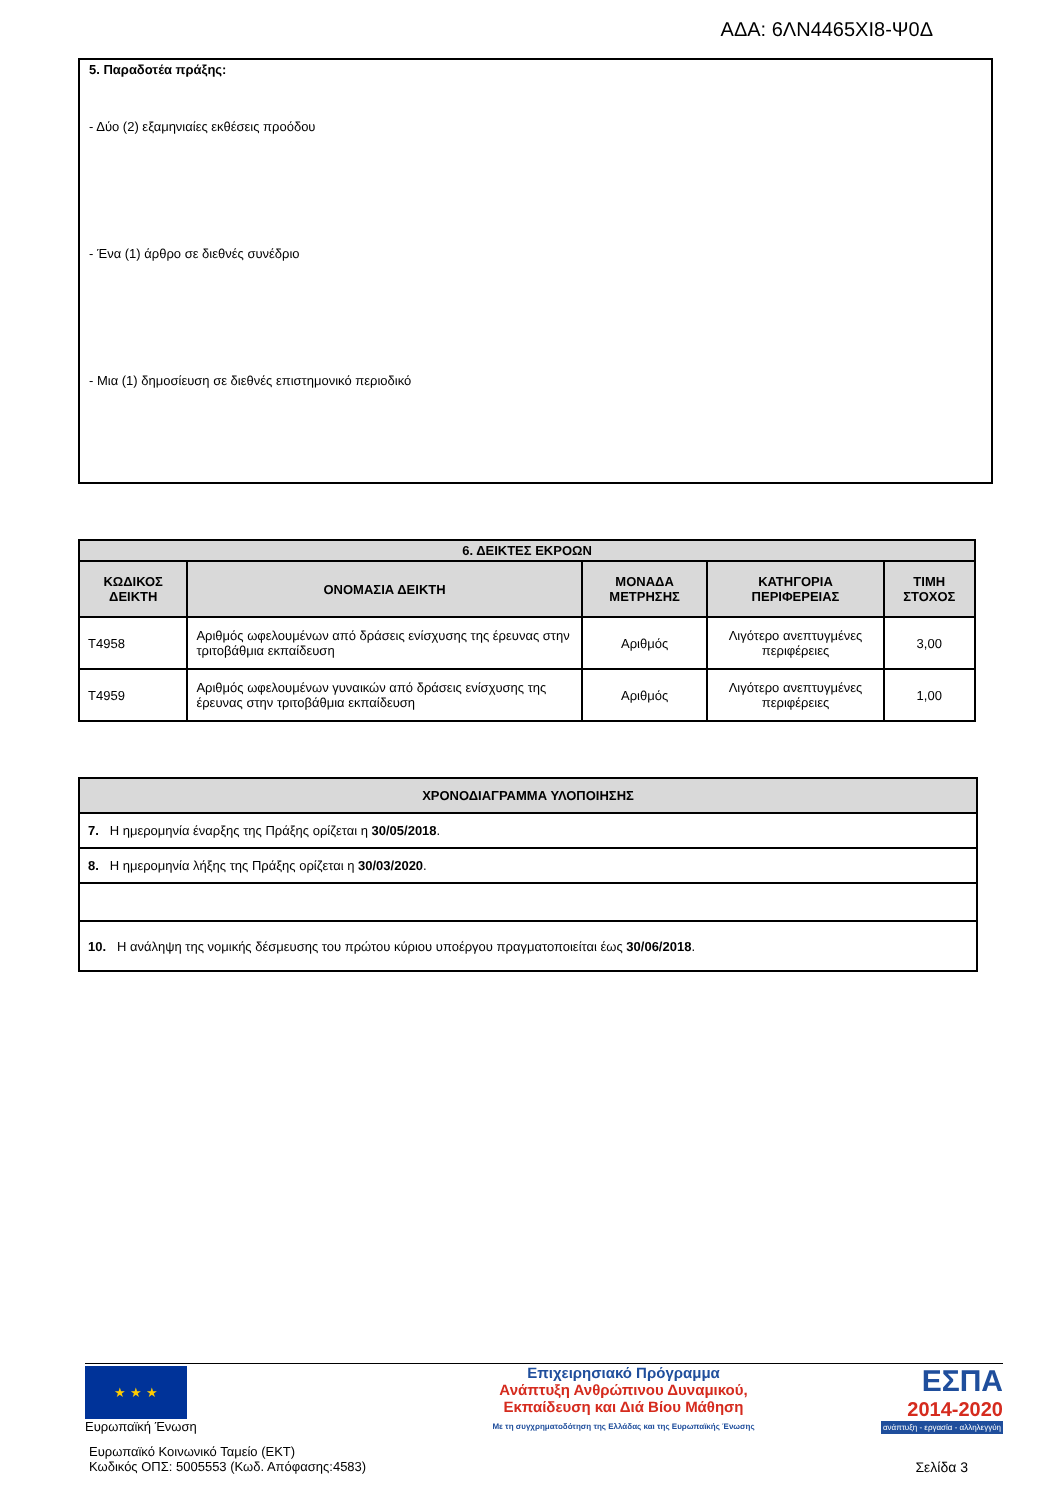ΑΔΑ: 6ΛΝ4465ΧΙ8-Ψ0Δ
5. Παραδοτέα πράξης:
- Δύο (2) εξαμηνιαίες εκθέσεις προόδου
- Ένα (1) άρθρο σε διεθνές συνέδριο
- Μια (1) δημοσίευση σε διεθνές επιστημονικό περιοδικό
| 6. ΔΕΙΚΤΕΣ ΕΚΡΟΩΝ | | | | |
| --- | --- | --- | --- | --- |
| ΚΩΔΙΚΟΣ ΔΕΙΚΤΗ | ΟΝΟΜΑΣΙΑ ΔΕΙΚΤΗ | ΜΟΝΑΔΑ ΜΕΤΡΗΣΗΣ | ΚΑΤΗΓΟΡΙΑ ΠΕΡΙΦΕΡΕΙΑΣ | ΤΙΜΗ ΣΤΟΧΟΣ |
| T4958 | Αριθμός ωφελουμένων από δράσεις ενίσχυσης της έρευνας στην τριτοβάθμια εκπαίδευση | Αριθμός | Λιγότερο ανεπτυγμένες περιφέρειες | 3,00 |
| T4959 | Αριθμός ωφελουμένων γυναικών από δράσεις ενίσχυσης της έρευνας στην τριτοβάθμια εκπαίδευση | Αριθμός | Λιγότερο ανεπτυγμένες περιφέρειες | 1,00 |
| ΧΡΟΝΟΔΙΑΓΡΑΜΜΑ ΥΛΟΠΟΙΗΣΗΣ |
| --- |
| 7. Η ημερομηνία έναρξης της Πράξης ορίζεται η 30/05/2018 . |
| 8. Η ημερομηνία λήξης της Πράξης ορίζεται η 30/03/2020 . |
| 10. Η ανάληψη της νομικής δέσμευσης του πρώτου κύριου υποέργου πραγματοποιείται έως 30/06/2018 . |
★ ★ ★
Ευρωπαϊκή Ένωση
Ευρωπαϊκό Κοινωνικό Ταμείο (ΕΚΤ)
Κωδικός ΟΠΣ: 5005553 (Κωδ. Απόφασης:4583)
Επιχειρησιακό Πρόγραμμα
Ανάπτυξη Ανθρώπινου Δυναμικού,
Εκπαίδευση και Διά Βίου Μάθηση
Με τη συγχρηματοδότηση της Ελλάδας και της Ευρωπαϊκής Ένωσης
ΕΣΠΑ
2014-2020
ανάπτυξη - εργασία - αλληλεγγύη
Σελίδα 3